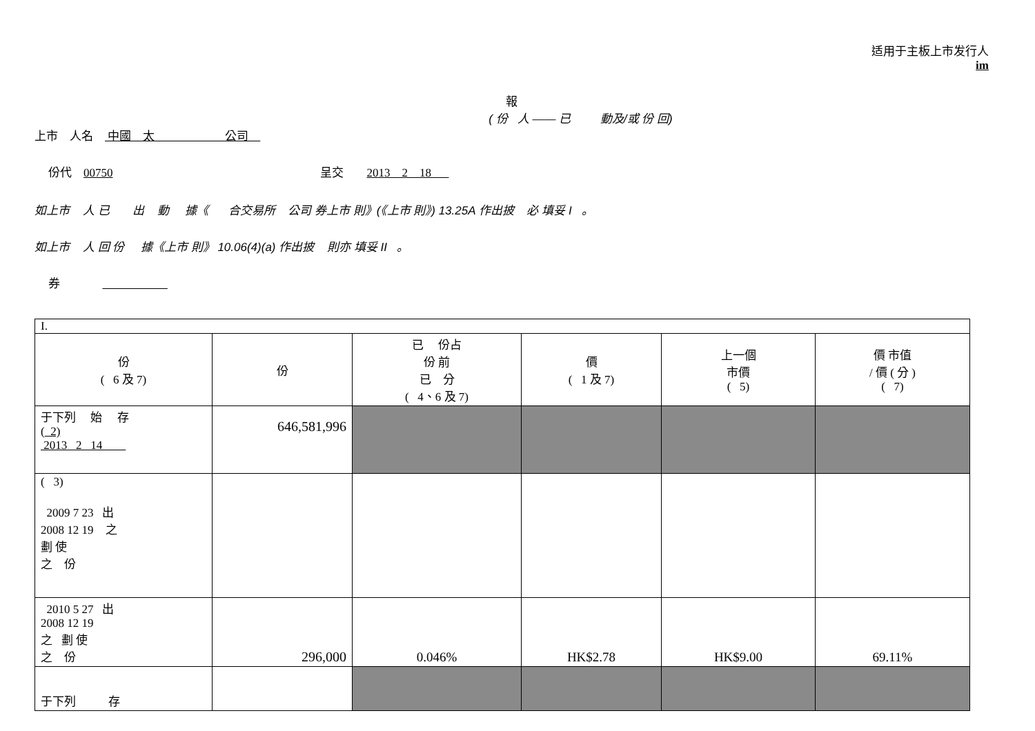适用于主板上市发行人
im
報
( 份 人 —— 已 動及/或 份 回)
上市 人名 中國 太 公司
份代 00750 呈交 2013 2 18
如上市 人 已 出 動 據《 合交易所 公司 券上市 則》(《上市 則》) 13.25A 作出披 必 填妥 I 。
如上市 人 回 份 據《上市 則》 10.06(4)(a) 作出披 則亦 填妥 II 。
券
| I. | | | | | |
| 份 ( 6 及 7) | 份 | 已 份占 份 前 已 分 ( 4、6 及 7) | 價 ( 1 及 7) | 上一個 市價 ( 5) | 價 市值 / 價 ( 分 ) ( 7) |
| 于下列 始 存 ( 2) 2013 2 14 | 646,581,996 | | | | |
| ( 3) 2009 7 23 出 2008 12 19 之 劃 使 之 份 | | | | | |
| 2010 5 27 出 2008 12 19 之 劃 使 之 份 | 296,000 | 0.046% | HK$2.78 | HK$9.00 | 69.11% |
| 于下列 存 | | | | | |